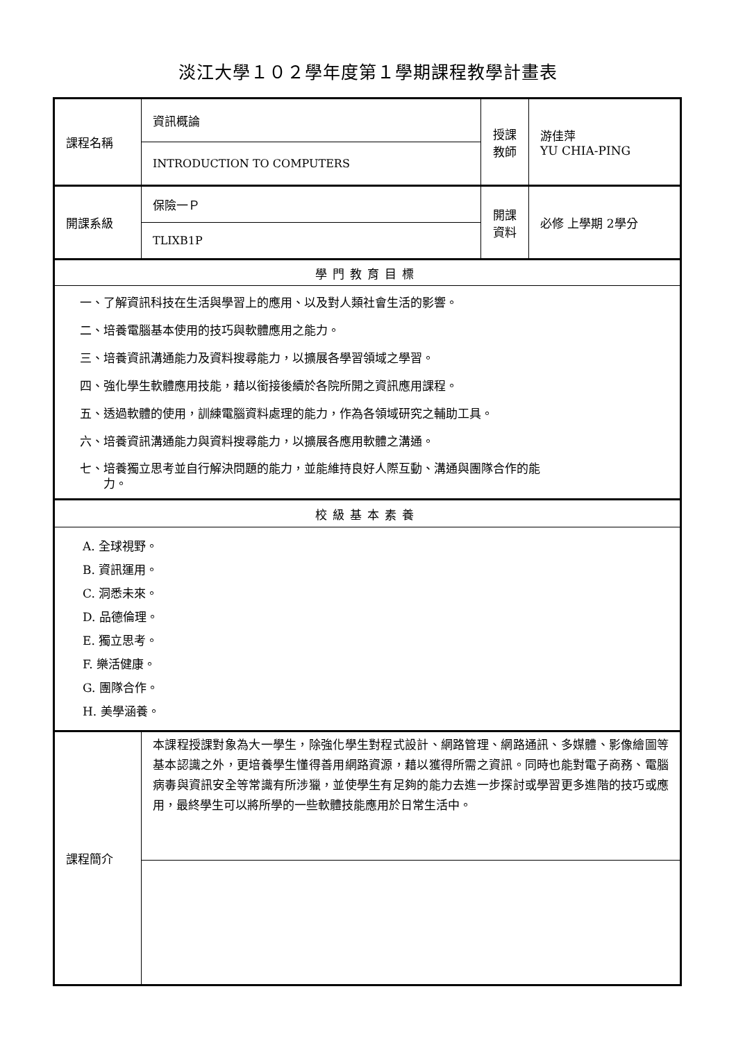淡江大學１０２學年度第１學期課程教學計畫表
| 課程名稱 | 資訊概論 | 授課 教師 | 游佳萍 YU CHIA-PING |
| | INTRODUCTION TO COMPUTERS | | |
| 開課系級 | 保險一Ｐ | 開課 資料 | 必修 上學期 2學分 |
| | TLIXB1P | | |
| 學門教育目標 | | | |
| 一、了解資訊科技在生活與學習上的應用、以及對人類社會生活的影響。 二、培養電腦基本使用的技巧與軟體應用之能力。 三、培養資訊溝通能力及資料搜尋能力，以擴展各學習領域之學習。 四、強化學生軟體應用技能，藉以銜接後續於各院所開之資訊應用課程。 五、透過軟體的使用，訓練電腦資料處理的能力，作為各領域研究之輔助工具。 六、培養資訊溝通能力與資料搜尋能力，以擴展各應用軟體之溝通。 七、培養獨立思考並自行解決問題的能力，並能維持良好人際互動、溝通與團隊合作的能 力。 | | | |
| 校級基本素養 | | | |
| A. 全球視野。 B. 資訊運用。 C. 洞悉未來。 D. 品德倫理。 E. 獨立思考。 F. 樂活健康。 G. 團隊合作。 H. 美學涵養。 | | | |
| 課程簡介 | 本課程授課對象為大一學生，除強化學生對程式設計、網路管理、網路通訊、多媒體、影像繪圖等基本認識之外，更培養學生懂得善用網路資源，藉以獲得所需之資訊。同時也能對電子商務、電腦病毒與資訊安全等常識有所涉獵，並使學生有足夠的能力去進一步探討或學習更多進階的技巧或應用，最終學生可以將所學的一些軟體技能應用於日常生活中。 | | |